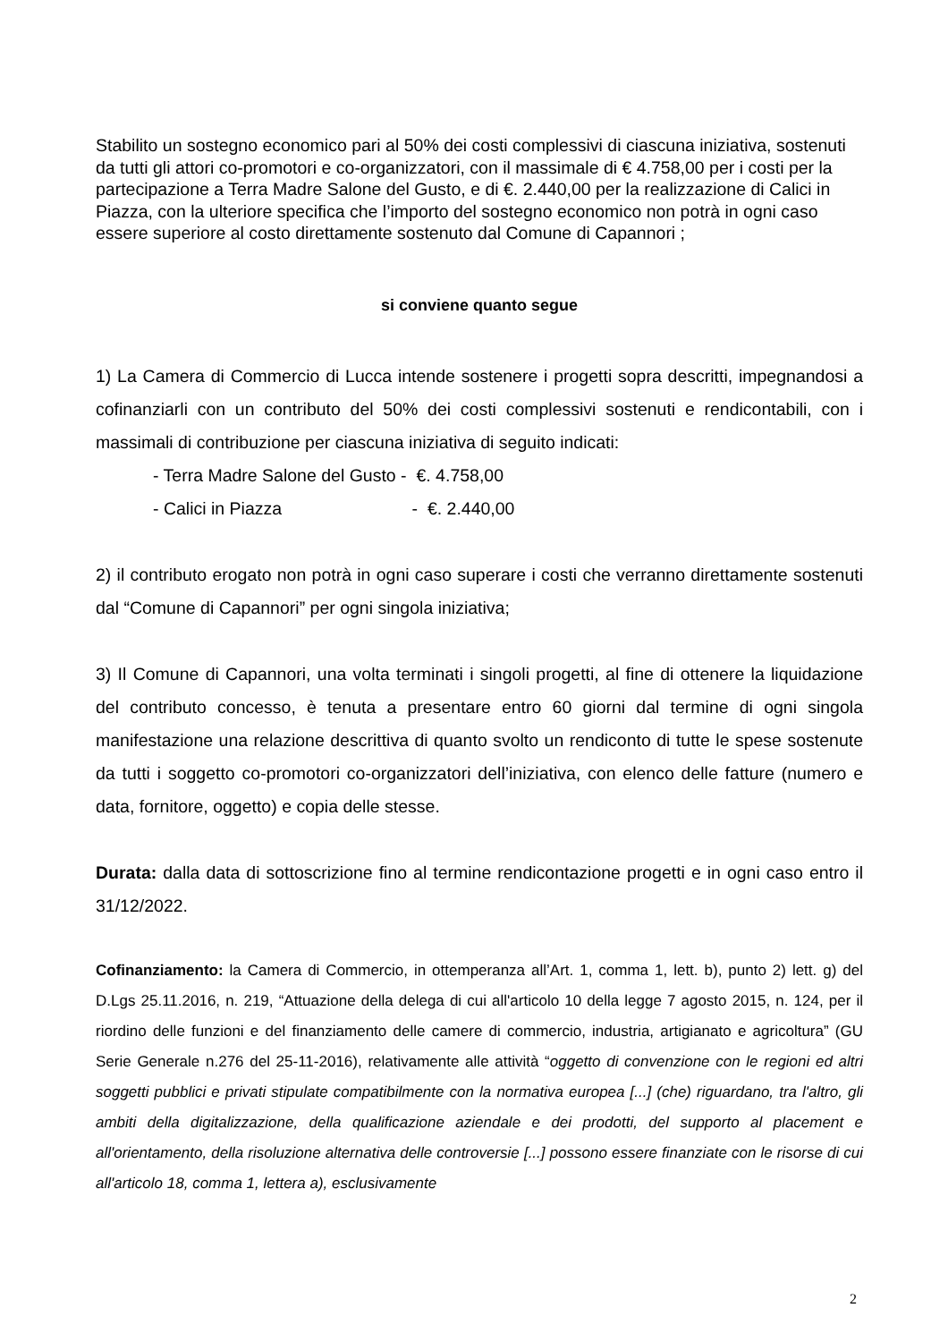Stabilito un sostegno economico pari al 50% dei costi complessivi di ciascuna iniziativa, sostenuti da tutti gli attori co-promotori e co-organizzatori, con il massimale di € 4.758,00 per i costi per la partecipazione a Terra Madre Salone del Gusto, e di €. 2.440,00 per la realizzazione di Calici in Piazza, con la ulteriore specifica che l’importo del sostegno economico non potrà in ogni caso essere superiore al costo direttamente sostenuto dal Comune di Capannori ;
si conviene quanto segue
1) La Camera di Commercio di Lucca intende sostenere i progetti sopra descritti, impegnandosi a cofinanziarli con un contributo del 50% dei costi complessivi sostenuti e rendicontabili, con i massimali di contribuzione per ciascuna iniziativa di seguito indicati:
- Terra Madre Salone del Gusto - €. 4.758,00
- Calici in Piazza - €. 2.440,00
2) il contributo erogato non potrà in ogni caso superare i costi che verranno direttamente sostenuti dal “Comune di Capannori” per ogni singola iniziativa;
3) Il Comune di Capannori, una volta terminati i singoli progetti, al fine di ottenere la liquidazione del contributo concesso, è tenuta a presentare entro 60 giorni dal termine di ogni singola manifestazione una relazione descrittiva di quanto svolto un rendiconto di tutte le spese sostenute da tutti i soggetto co-promotori co-organizzatori dell’iniziativa, con elenco delle fatture (numero e data, fornitore, oggetto) e copia delle stesse.
Durata: dalla data di sottoscrizione fino al termine rendicontazione progetti e in ogni caso entro il 31/12/2022.
Cofinanziamento: la Camera di Commercio, in ottemperanza all’Art. 1, comma 1, lett. b), punto 2) lett. g) del D.Lgs 25.11.2016, n. 219, “Attuazione della delega di cui all'articolo 10 della legge 7 agosto 2015, n. 124, per il riordino delle funzioni e del finanziamento delle camere di commercio, industria, artigianato e agricoltura” (GU Serie Generale n.276 del 25-11-2016), relativamente alle attività “oggetto di convenzione con le regioni ed altri soggetti pubblici e privati stipulate compatibilmente con la normativa europea [...] (che) riguardano, tra l'altro, gli ambiti della digitalizzazione, della qualificazione aziendale e dei prodotti, del supporto al placement e all'orientamento, della risoluzione alternativa delle controversie [...] possono essere finanziate con le risorse di cui all'articolo 18, comma 1, lettera a), esclusivamente
2